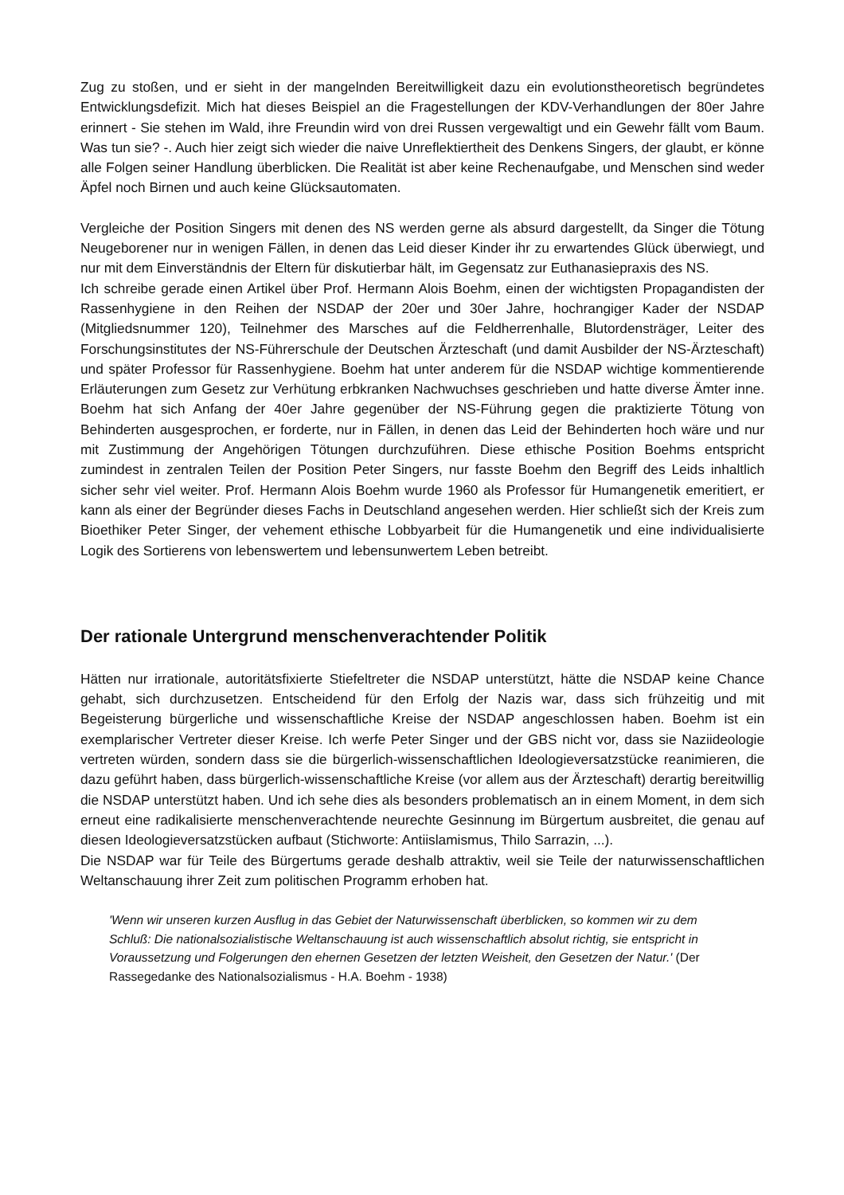Zug zu stoßen, und er sieht in der mangelnden Bereitwilligkeit dazu ein evolutionstheoretisch begründetes Entwicklungsdefizit. Mich hat dieses Beispiel an die Fragestellungen der KDV-Verhandlungen der 80er Jahre erinnert - Sie stehen im Wald, ihre Freundin wird von drei Russen vergewaltigt und ein Gewehr fällt vom Baum. Was tun sie? -. Auch hier zeigt sich wieder die naive Unreflektiertheit des Denkens Singers, der glaubt, er könne alle Folgen seiner Handlung überblicken. Die Realität ist aber keine Rechenaufgabe, und Menschen sind weder Äpfel noch Birnen und auch keine Glücksautomaten.
Vergleiche der Position Singers mit denen des NS werden gerne als absurd dargestellt, da Singer die Tötung Neugeborener nur in wenigen Fällen, in denen das Leid dieser Kinder ihr zu erwartendes Glück überwiegt, und nur mit dem Einverständnis der Eltern für diskutierbar hält, im Gegensatz zur Euthanasiepraxis des NS.
Ich schreibe gerade einen Artikel über Prof. Hermann Alois Boehm, einen der wichtigsten Propagandisten der Rassenhygiene in den Reihen der NSDAP der 20er und 30er Jahre, hochrangiger Kader der NSDAP (Mitgliedsnummer 120), Teilnehmer des Marsches auf die Feldherrenhalle, Blutordensträger, Leiter des Forschungsinstitutes der NS-Führerschule der Deutschen Ärzteschaft (und damit Ausbilder der NS-Ärzteschaft) und später Professor für Rassenhygiene. Boehm hat unter anderem für die NSDAP wichtige kommentierende Erläuterungen zum Gesetz zur Verhütung erbkranken Nachwuchses geschrieben und hatte diverse Ämter inne. Boehm hat sich Anfang der 40er Jahre gegenüber der NS-Führung gegen die praktizierte Tötung von Behinderten ausgesprochen, er forderte, nur in Fällen, in denen das Leid der Behinderten hoch wäre und nur mit Zustimmung der Angehörigen Tötungen durchzuführen. Diese ethische Position Boehms entspricht zumindest in zentralen Teilen der Position Peter Singers, nur fasste Boehm den Begriff des Leids inhaltlich sicher sehr viel weiter. Prof. Hermann Alois Boehm wurde 1960 als Professor für Humangenetik emeritiert, er kann als einer der Begründer dieses Fachs in Deutschland angesehen werden. Hier schließt sich der Kreis zum Bioethiker Peter Singer, der vehement ethische Lobbyarbeit für die Humangenetik und eine individualisierte Logik des Sortierens von lebenswertem und lebensunwertem Leben betreibt.
Der rationale Untergrund menschenverachtender Politik
Hätten nur irrationale, autoritätsfixierte Stiefeltreter die NSDAP unterstützt, hätte die NSDAP keine Chance gehabt, sich durchzusetzen. Entscheidend für den Erfolg der Nazis war, dass sich frühzeitig und mit Begeisterung bürgerliche und wissenschaftliche Kreise der NSDAP angeschlossen haben. Boehm ist ein exemplarischer Vertreter dieser Kreise. Ich werfe Peter Singer und der GBS nicht vor, dass sie Naziideologie vertreten würden, sondern dass sie die bürgerlich-wissenschaftlichen Ideologieversatzstücke reanimieren, die dazu geführt haben, dass bürgerlich-wissenschaftliche Kreise (vor allem aus der Ärzteschaft) derartig bereitwillig die NSDAP unterstützt haben. Und ich sehe dies als besonders problematisch an in einem Moment, in dem sich erneut eine radikalisierte menschenverachtende neurechte Gesinnung im Bürgertum ausbreitet, die genau auf diesen Ideologieversatzstücken aufbaut (Stichworte: Antiislamismus, Thilo Sarrazin, ...).
Die NSDAP war für Teile des Bürgertums gerade deshalb attraktiv, weil sie Teile der naturwissenschaftlichen Weltanschauung ihrer Zeit zum politischen Programm erhoben hat.
'Wenn wir unseren kurzen Ausflug in das Gebiet der Naturwissenschaft überblicken, so kommen wir zu dem Schluß: Die nationalsozialistische Weltanschauung ist auch wissenschaftlich absolut richtig, sie entspricht in Voraussetzung und Folgerungen den ehernen Gesetzen der letzten Weisheit, den Gesetzen der Natur.' (Der Rassegedanke des Nationalsozialismus - H.A. Boehm - 1938)